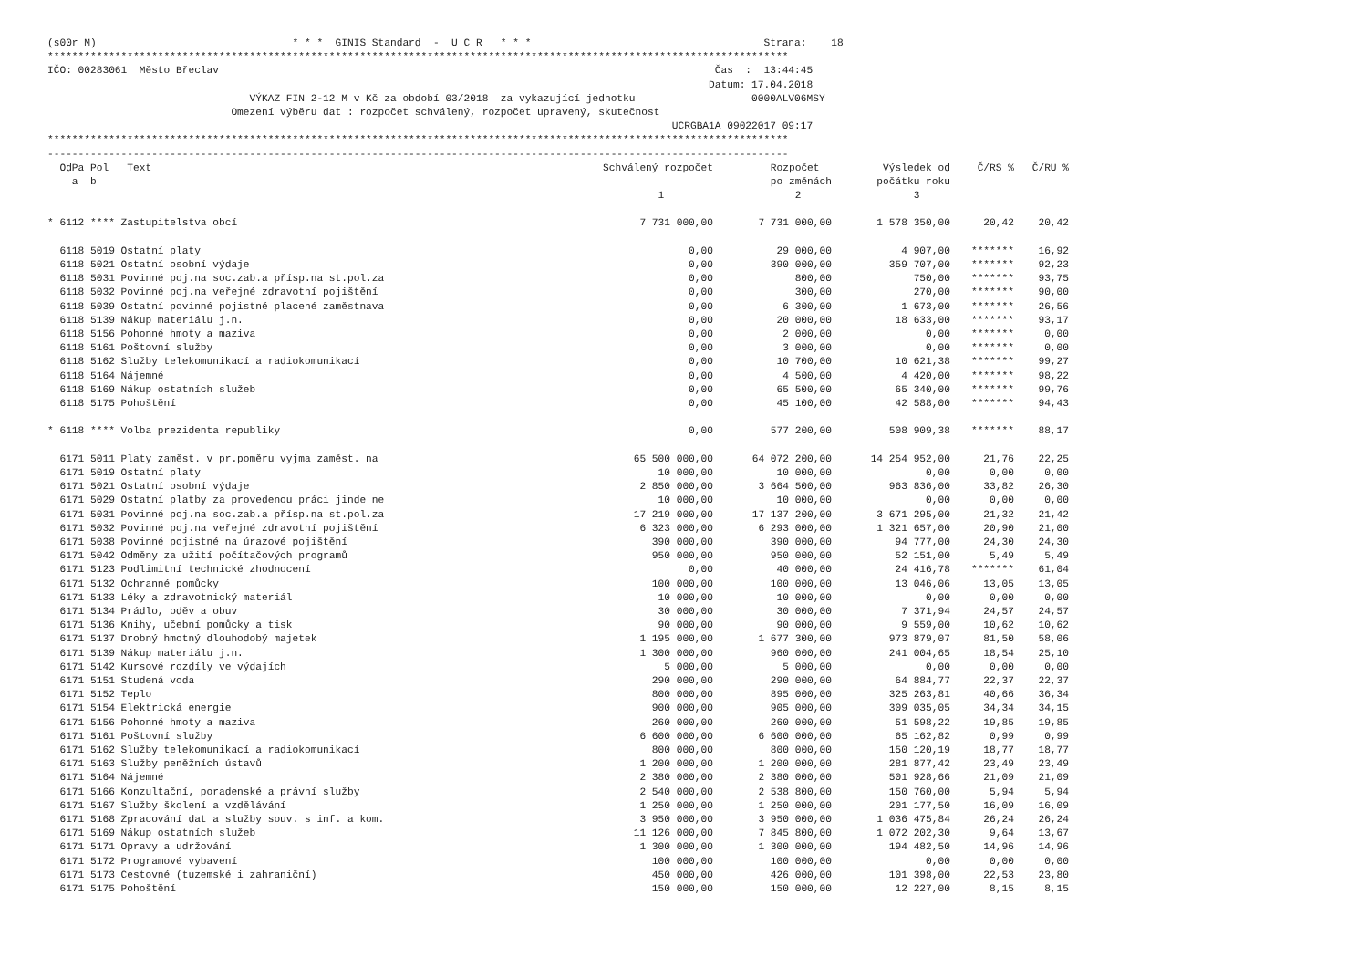(s00r M)                                * * *  GINIS Standard  -  U C R   * * *                                      Strana:    18
*************************************************************************************************************************
IČO: 00283061  Město Břeclav                                                                                 Čas  :  13:44:45
                                                                                                            Datum: 17.04.2018
                                 VÝKAZ FIN 2-12 M v Kč za období 03/2018  za vykazující jednotku                   0000ALV06MSY
                              Omezení výběru dat : rozpočet schválený, rozpočet upravený, skutečnost
                                                                                                      UCRGBA1A 09022017 09:17
*************************************************************************************************************************
-------------------------------------------------------------------------------------------------------------------------
| OdPa Pol Text a b | Schválený rozpočet 1 | Rozpočet po změnách 2 | Výsledek od počátku roku 3 | Č/RS % | Č/RU % |
| --- | --- | --- | --- | --- | --- |
| * 6112 **** Zastupitelstva obcí | 7 731 000,00 | 7 731 000,00 | 1 578 350,00 | 20,42 | 20,42 |
| 6118 5019 Ostatní platy | 0,00 | 29 000,00 | 4 907,00 | ******* | 16,92 |
| 6118 5021 Ostatní osobní výdaje | 0,00 | 390 000,00 | 359 707,00 | ******* | 92,23 |
| 6118 5031 Povinné poj.na soc.zab.a přísp.na st.pol.za | 0,00 | 800,00 | 750,00 | ******* | 93,75 |
| 6118 5032 Povinné poj.na veřejné zdravotní pojištění | 0,00 | 300,00 | 270,00 | ******* | 90,00 |
| 6118 5039 Ostatní povinné pojistné placené zaměstnava | 0,00 | 6 300,00 | 1 673,00 | ******* | 26,56 |
| 6118 5139 Nákup materiálu j.n. | 0,00 | 20 000,00 | 18 633,00 | ******* | 93,17 |
| 6118 5156 Pohonné hmoty a maziva | 0,00 | 2 000,00 | 0,00 | ******* | 0,00 |
| 6118 5161 Poštovní služby | 0,00 | 3 000,00 | 0,00 | ******* | 0,00 |
| 6118 5162 Služby telekomunikací a radiokomunikací | 0,00 | 10 700,00 | 10 621,38 | ******* | 99,27 |
| 6118 5164 Nájemné | 0,00 | 4 500,00 | 4 420,00 | ******* | 98,22 |
| 6118 5169 Nákup ostatních služeb | 0,00 | 65 500,00 | 65 340,00 | ******* | 99,76 |
| 6118 5175 Pohoštění | 0,00 | 45 100,00 | 42 588,00 | ******* | 94,43 |
| * 6118 **** Volba prezidenta republiky | 0,00 | 577 200,00 | 508 909,38 | ******* | 88,17 |
| 6171 5011 Platy zaměst. v pr.poměru vyjma zaměst. na | 65 500 000,00 | 64 072 200,00 | 14 254 952,00 | 21,76 | 22,25 |
| 6171 5019 Ostatní platy | 10 000,00 | 10 000,00 | 0,00 | 0,00 | 0,00 |
| 6171 5021 Ostatní osobní výdaje | 2 850 000,00 | 3 664 500,00 | 963 836,00 | 33,82 | 26,30 |
| 6171 5029 Ostatní platby za provedenou práci jinde ne | 10 000,00 | 10 000,00 | 0,00 | 0,00 | 0,00 |
| 6171 5031 Povinné poj.na soc.zab.a přísp.na st.pol.za | 17 219 000,00 | 17 137 200,00 | 3 671 295,00 | 21,32 | 21,42 |
| 6171 5032 Povinné poj.na veřejné zdravotní pojištění | 6 323 000,00 | 6 293 000,00 | 1 321 657,00 | 20,90 | 21,00 |
| 6171 5038 Povinné pojistné na úrazové pojištění | 390 000,00 | 390 000,00 | 94 777,00 | 24,30 | 24,30 |
| 6171 5042 Odměny za užití počítačových programů | 950 000,00 | 950 000,00 | 52 151,00 | 5,49 | 5,49 |
| 6171 5123 Podlimitní technické zhodnocení | 0,00 | 40 000,00 | 24 416,78 | ******* | 61,04 |
| 6171 5132 Ochranné pomůcky | 100 000,00 | 100 000,00 | 13 046,06 | 13,05 | 13,05 |
| 6171 5133 Léky a zdravotnický materiál | 10 000,00 | 10 000,00 | 0,00 | 0,00 | 0,00 |
| 6171 5134 Prádlo, oděv a obuv | 30 000,00 | 30 000,00 | 7 371,94 | 24,57 | 24,57 |
| 6171 5136 Knihy, učební pomůcky a tisk | 90 000,00 | 90 000,00 | 9 559,00 | 10,62 | 10,62 |
| 6171 5137 Drobný hmotný dlouhodobý majetek | 1 195 000,00 | 1 677 300,00 | 973 879,07 | 81,50 | 58,06 |
| 6171 5139 Nákup materiálu j.n. | 1 300 000,00 | 960 000,00 | 241 004,65 | 18,54 | 25,10 |
| 6171 5142 Kursové rozdíly ve výdajích | 5 000,00 | 5 000,00 | 0,00 | 0,00 | 0,00 |
| 6171 5151 Studená voda | 290 000,00 | 290 000,00 | 64 884,77 | 22,37 | 22,37 |
| 6171 5152 Teplo | 800 000,00 | 895 000,00 | 325 263,81 | 40,66 | 36,34 |
| 6171 5154 Elektrická energie | 900 000,00 | 905 000,00 | 309 035,05 | 34,34 | 34,15 |
| 6171 5156 Pohonné hmoty a maziva | 260 000,00 | 260 000,00 | 51 598,22 | 19,85 | 19,85 |
| 6171 5161 Poštovní služby | 6 600 000,00 | 6 600 000,00 | 65 162,82 | 0,99 | 0,99 |
| 6171 5162 Služby telekomunikací a radiokomunikací | 800 000,00 | 800 000,00 | 150 120,19 | 18,77 | 18,77 |
| 6171 5163 Služby peněžních ústavů | 1 200 000,00 | 1 200 000,00 | 281 877,42 | 23,49 | 23,49 |
| 6171 5164 Nájemné | 2 380 000,00 | 2 380 000,00 | 501 928,66 | 21,09 | 21,09 |
| 6171 5166 Konzultační, poradenské a právní služby | 2 540 000,00 | 2 538 800,00 | 150 760,00 | 5,94 | 5,94 |
| 6171 5167 Služby školení a vzdělávání | 1 250 000,00 | 1 250 000,00 | 201 177,50 | 16,09 | 16,09 |
| 6171 5168 Zpracování dat a služby souv. s inf. a kom. | 3 950 000,00 | 3 950 000,00 | 1 036 475,84 | 26,24 | 26,24 |
| 6171 5169 Nákup ostatních služeb | 11 126 000,00 | 7 845 800,00 | 1 072 202,30 | 9,64 | 13,67 |
| 6171 5171 Opravy a udržování | 1 300 000,00 | 1 300 000,00 | 194 482,50 | 14,96 | 14,96 |
| 6171 5172 Programové vybavení | 100 000,00 | 100 000,00 | 0,00 | 0,00 | 0,00 |
| 6171 5173 Cestovné (tuzemské i zahraniční) | 450 000,00 | 426 000,00 | 101 398,00 | 22,53 | 23,80 |
| 6171 5175 Pohoštění | 150 000,00 | 150 000,00 | 12 227,00 | 8,15 | 8,15 |